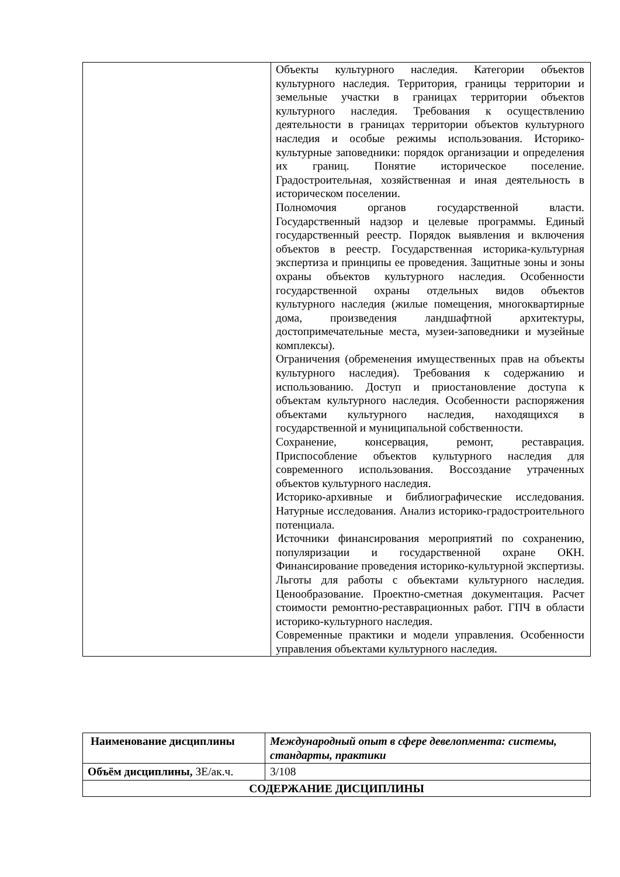| | Объекты культурного наследия. Категории объектов культурного наследия. Территория, границы территории и земельные участки в границах территории объектов культурного наследия. Требования к осуществлению деятельности в границах территории объектов культурного наследия и особые режимы использования. Историко-культурные заповедники: порядок организации и определения их границ. Понятие историческое поселение. Градостроительная, хозяйственная и иная деятельность в историческом поселении. Полномочия органов государственной власти. Государственный надзор и целевые программы. Единый государственный реестр. Порядок выявления и включения объектов в реестр. Государственная историка-культурная экспертиза и принципы ее проведения. Защитные зоны и зоны охраны объектов культурного наследия. Особенности государственной охраны отдельных видов объектов культурного наследия (жилые помещения, многоквартирные дома, произведения ландшафтной архитектуры, достопримечательные места, музеи-заповедники и музейные комплексы). Ограничения (обременения имущественных прав на объекты культурного наследия). Требования к содержанию и использованию. Доступ и приостановление доступа к объектам культурного наследия. Особенности распоряжения объектами культурного наследия, находящихся в государственной и муниципальной собственности. Сохранение, консервация, ремонт, реставрация. Приспособление объектов культурного наследия для современного использования. Воссоздание утраченных объектов культурного наследия. Историко-архивные и библиографические исследования. Натурные исследования. Анализ историко-градостроительного потенциала. Источники финансирования мероприятий по сохранению, популяризации и государственной охране ОКН. Финансирование проведения историко-культурной экспертизы. Льготы для работы с объектами культурного наследия. Ценообразование. Проектно-сметная документация. Расчет стоимости ремонтно-реставрационных работ. ГПЧ в области историко-культурного наследия. Современные практики и модели управления. Особенности управления объектами культурного наследия. |
| Наименование дисциплины | Международный опыт в сфере девелопмента: системы, стандарты, практики |
| Объём дисциплины, ЗЕ/ак.ч. | 3/108 |
| СОДЕРЖАНИЕ ДИСЦИПЛИНЫ | |